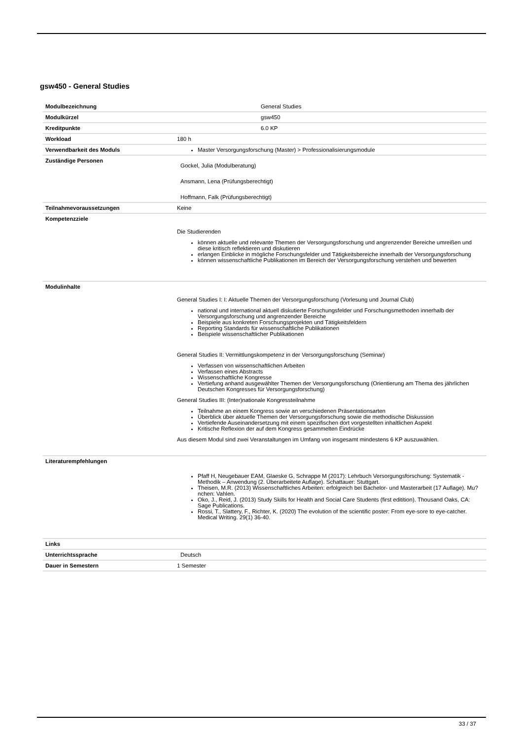gsw450 - General Studies
| Modulbezeichnung | General Studies |
| Modulkürzel | gsw450 |
| Kreditpunkte | 6.0 KP |
| Workload | 180 h |
| Verwendbarkeit des Moduls | Master Versorgungsforschung (Master) > Professionalisierungsmodule |
| Zuständige Personen | Gockel, Julia (Modulberatung) Ansmann, Lena (Prüfungsberechtigt) Hoffmann, Falk (Prüfungsberechtigt) |
| Teilnahmevoraussetzungen | Keine |
| Kompetenzziele | Die Studierenden können aktuelle und relevante Themen der Versorgungsforschung und angrenzender Bereiche umreißen und diese kritisch reflektieren und diskutieren erlangen Einblicke in mögliche Forschungsfelder und Tätigkeitsbereiche innerhalb der Versorgungsforschung können wissenschaftliche Publikationen im Bereich der Versorgungsforschung verstehen und bewerten |
| Modulinhalte | General Studies I: I: Aktuelle Themen der Versorgungsforschung (Vorlesung und Journal Club) national und international aktuell diskutierte Forschungsfelder und Forschungsmethoden innerhalb der Versorgungsforschung und angrenzender Bereiche Beispiele aus konkreten Forschungsprojekten und Tätigkeitsfeldern Reporting Standards für wissenschaftliche Publikationen Beispiele wissenschaftlicher Publikationen General Studies II: Vermittlungskompetenz in der Versorgungsforschung (Seminar) Verfassen von wissenschaftlichen Arbeiten Verfassen eines Abstracts Wissenschaftliche Kongresse Vertiefung anhand ausgewählter Themen der Versorgungsforschung (Orientierung am Thema des jährlichen Deutschen Kongresses für Versorgungsforschung) General Studies III: (Inter)nationale Kongressteilnahme Teilnahme an einem Kongress sowie an verschiedenen Präsentationsarten Überblick über aktuelle Themen der Versorgungsforschung sowie die methodische Diskussion Vertiefende Auseinandersetzung mit einem spezifischen dort vorgestellten inhaltlichen Aspekt Kritische Reflexion der auf dem Kongress gesammelten Eindrücke Aus diesem Modul sind zwei Veranstaltungen im Umfang von insgesamt mindestens 6 KP auszuwählen. |
| Literaturempfehlungen | Pfaff H, Neugebauer EAM, Glaeske G, Schrappe M (2017): Lehrbuch Versorgungsforschung: Systematik - Methodik – Anwendung (2. Überarbeitete Auflage). Schattauer: Stuttgart. Theisen, M.R. (2013) Wissenschaftliches Arbeiten: erfolgreich bei Bachelor- und Masterarbeit (17 Auflage). Mu?nchen: Vahlen. Oko, J., Reid, J. (2013) Study Skills for Health and Social Care Students (first editition). Thousand Oaks, CA: Sage Publications. Rossi, T., Slattery, F., Richter, K. (2020) The evolution of the scientific poster: From eye-sore to eye-catcher. Medical Writing. 29(1) 36-40. |
| Links | |
| Unterrichtssprache | Deutsch |
| Dauer in Semestern | 1 Semester |
33 / 37